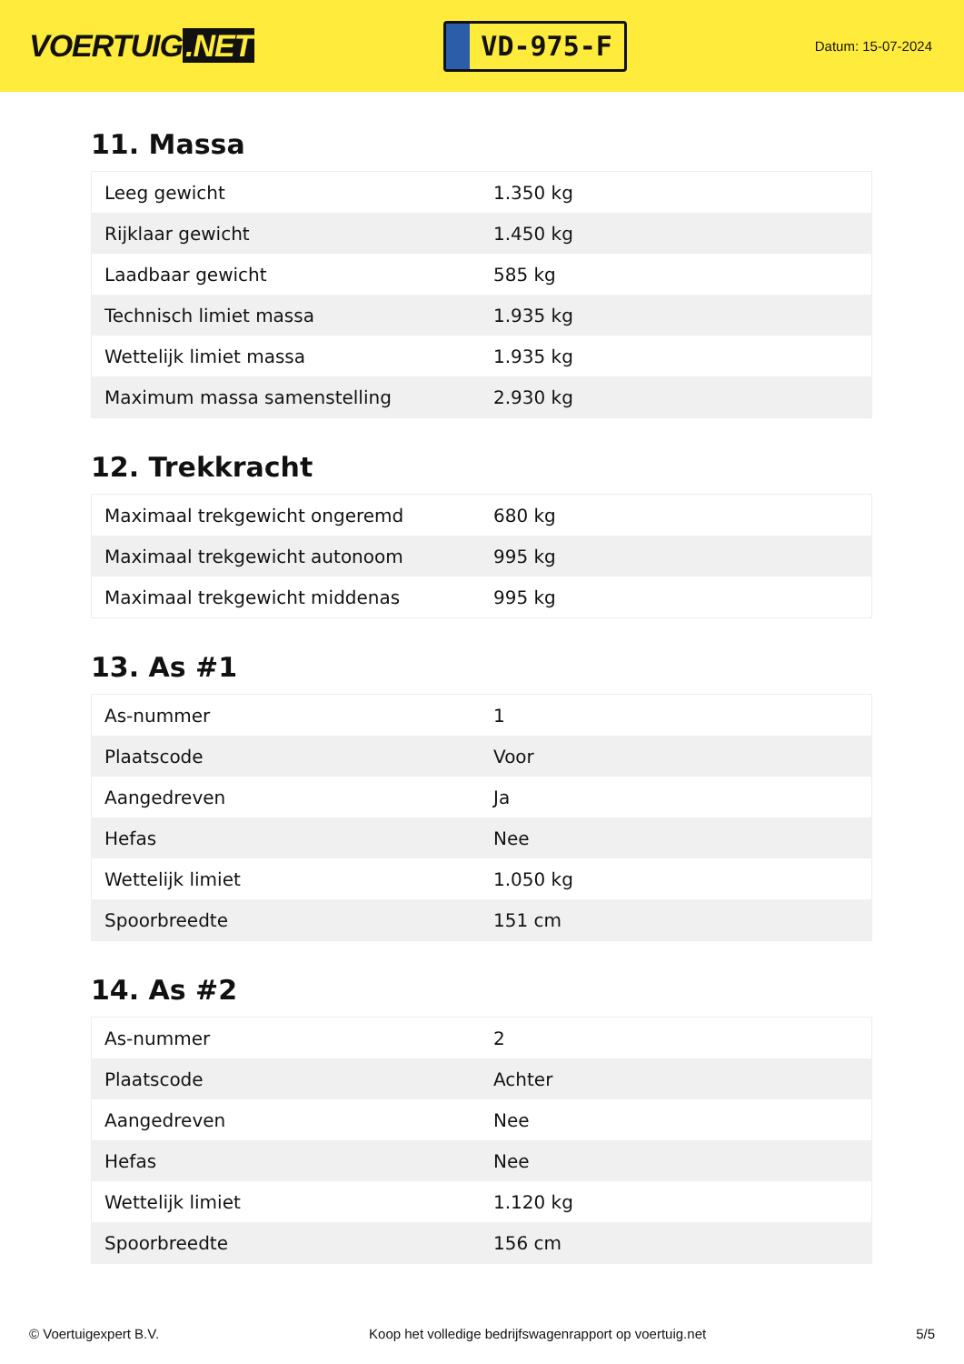VOERTUIG.NET
VD-975-F
Datum: 15-07-2024
11. Massa
| Leeg gewicht | 1.350 kg |
| Rijklaar gewicht | 1.450 kg |
| Laadbaar gewicht | 585 kg |
| Technisch limiet massa | 1.935 kg |
| Wettelijk limiet massa | 1.935 kg |
| Maximum massa samenstelling | 2.930 kg |
12. Trekkracht
| Maximaal trekgewicht ongeremd | 680 kg |
| Maximaal trekgewicht autonoom | 995 kg |
| Maximaal trekgewicht middenas | 995 kg |
13. As #1
| As-nummer | 1 |
| Plaatscode | Voor |
| Aangedreven | Ja |
| Hefas | Nee |
| Wettelijk limiet | 1.050 kg |
| Spoorbreedte | 151 cm |
14. As #2
| As-nummer | 2 |
| Plaatscode | Achter |
| Aangedreven | Nee |
| Hefas | Nee |
| Wettelijk limiet | 1.120 kg |
| Spoorbreedte | 156 cm |
© Voertuigexpert B.V. Koop het volledige bedrijfswagenrapport op voertuig.net 5/5